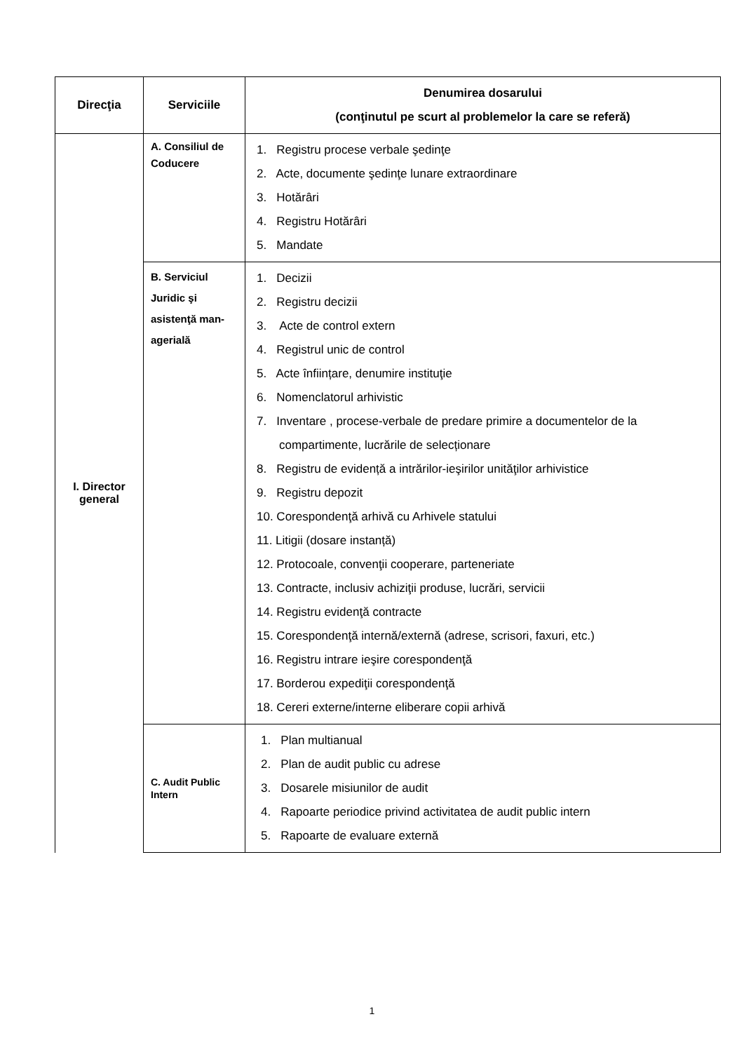| Direcţia | Serviciile | Denumirea dosarului (conţinutul pe scurt al problemelor la care se referă) |
| --- | --- | --- |
| I. Director general | A. Consiliul de Coducere | 1. Registru procese verbale şedinţe 2. Acte, documente şedinţe lunare extraordinare 3. Hotărâri 4. Registru Hotărâri 5. Mandate |
| | B. Serviciul Juridic şi asistenţă man-agerială | 1. Decizii 2. Registru decizii 3. Acte de control extern 4. Registrul unic de control 5. Acte înființare, denumire instituţie 6. Nomenclatorul arhivistic 7. Inventare , procese-verbale de predare primire a documentelor de la compartimente, lucrările de selecționare 8. Registru de evidență a intrărilor-ieşirilor unităţilor arhivistice 9. Registru depozit 10. Corespondenţă arhivă cu Arhivele statului 11. Litigii (dosare instanță) 12. Protocoale, convenţii cooperare, parteneriate 13. Contracte, inclusiv achiziţii produse, lucrări, servicii 14. Registru evidenţă contracte 15. Corespondenţă internă/externă (adrese, scrisori, faxuri, etc.) 16. Registru intrare ieşire corespondenţă 17. Borderou expediţii corespondenţă 18. Cereri externe/interne eliberare copii arhivă |
| | C. Audit Public Intern | 1. Plan multianual 2. Plan de audit public cu adrese 3. Dosarele misiunilor de audit 4. Rapoarte periodice privind activitatea de audit public intern 5. Rapoarte de evaluare externă |
1